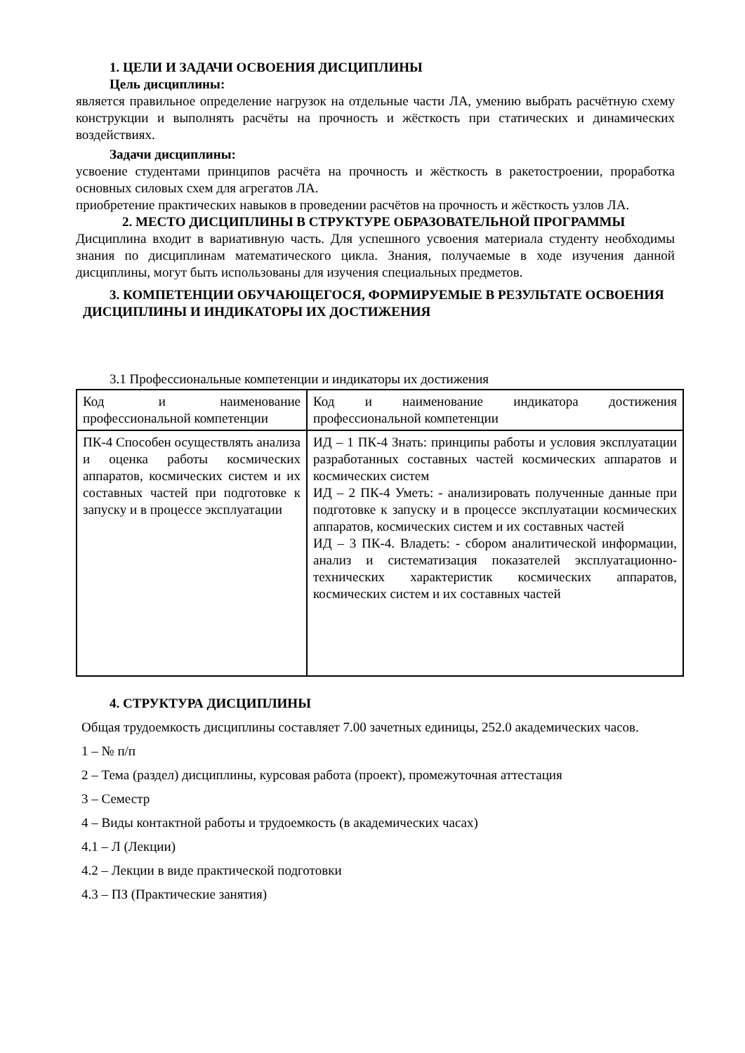1. ЦЕЛИ И ЗАДАЧИ ОСВОЕНИЯ ДИСЦИПЛИНЫ
Цель дисциплины:
является правильное определение нагрузок на отдельные части ЛА, умению выбрать расчётную схему конструкции и выполнять расчёты на прочность и жёсткость при статических и динамических воздействиях.
Задачи дисциплины:
усвоение студентами принципов расчёта на прочность и жёсткость в ракетостроении, проработка основных силовых схем для агрегатов ЛА.
приобретение практических навыков в проведении расчётов на прочность и жёсткость узлов ЛА.
2. МЕСТО ДИСЦИПЛИНЫ В СТРУКТУРЕ ОБРАЗОВАТЕЛЬНОЙ ПРОГРАММЫ
Дисциплина входит в вариативную часть. Для успешного усвоения материала студенту необходимы знания по дисциплинам математического цикла. Знания, получаемые в ходе изучения данной дисциплины, могут быть использованы для изучения специальных предметов.
3. КОМПЕТЕНЦИИ ОБУЧАЮЩЕГОСЯ, ФОРМИРУЕМЫЕ В РЕЗУЛЬТАТЕ ОСВОЕНИЯ ДИСЦИПЛИНЫ И ИНДИКАТОРЫ ИХ ДОСТИЖЕНИЯ
3.1 Профессиональные компетенции и индикаторы их достижения
| Код и наименование профессиональной компетенции | Код и наименование индикатора достижения профессиональной компетенции |
| ПК-4 Способен осуществлять анализа и оценка работы космических аппаратов, космических систем и их составных частей при подготовке к запуску и в процессе эксплуатации | ИД – 1 ПК-4 Знать: принципы работы и условия эксплуатации разработанных составных частей космических аппаратов и космических систем ИД – 2 ПК-4 Уметь: - анализировать полученные данные при подготовке к запуску и в процессе эксплуатации космических аппаратов, космических систем и их составных частей ИД – 3 ПК-4. Владеть: - сбором аналитической информации, анализ и систематизация показателей эксплуатационно- технических характеристик космических аппаратов, космических систем и их составных частей |
4. СТРУКТУРА ДИСЦИПЛИНЫ
Общая трудоемкость дисциплины составляет 7.00 зачетных единицы, 252.0 академических часов.
1 – № п/п
2 – Тема (раздел) дисциплины, курсовая работа (проект), промежуточная аттестация
3 – Семестр
4 – Виды контактной работы и трудоемкость (в академических часах)
4.1 – Л (Лекции)
4.2 – Лекции в виде практической подготовки
4.3 – ПЗ (Практические занятия)